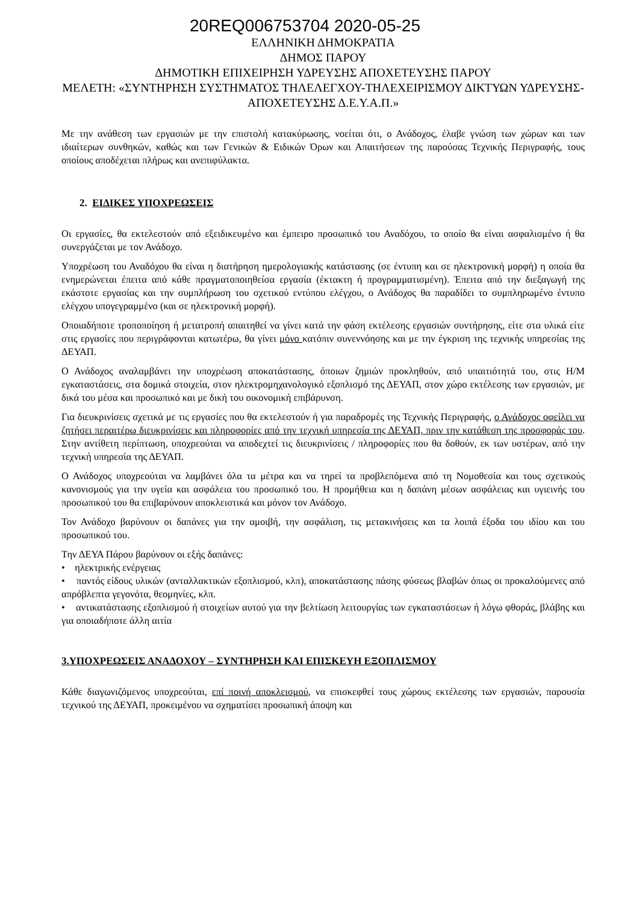20REQ006753704 2020-05-25
ΕΛΛΗΝΙΚΗ ΔΗΜΟΚΡΑΤΙΑ
ΔΗΜΟΣ ΠΑΡΟΥ
ΔΗΜΟΤΙΚΗ ΕΠΙΧΕΙΡΗΣΗ ΥΔΡΕΥΣΗΣ ΑΠΟΧΕΤΕΥΣΗΣ ΠΑΡΟΥ
ΜΕΛΕΤΗ: «ΣΥΝΤΗΡΗΣΗ ΣΥΣΤΗΜΑΤΟΣ ΤΗΛΕΛΕΓΧΟΥ-ΤΗΛΕΧΕΙΡΙΣΜΟΥ ΔΙΚΤΥΩΝ ΥΔΡΕΥΣΗΣ-ΑΠΟΧΕΤΕΥΣΗΣ Δ.Ε.Υ.Α.Π.»
Με την ανάθεση των εργασιών με την επιστολή κατακύρωσης, νοείται ότι, ο Ανάδοχος, έλαβε γνώση των χώρων και των ιδιαίτερων συνθηκών, καθώς και των Γενικών & Ειδικών Όρων και Απαιτήσεων της παρούσας Τεχνικής Περιγραφής, τους οποίους αποδέχεται πλήρως και ανεπιφύλακτα.
2. ΕΙΔΙΚΕΣ ΥΠΟΧΡΕΩΣΕΙΣ
Οι εργασίες, θα εκτελεστούν από εξειδικευμένο και έμπειρο προσωπικό του Αναδόχου, το οποίο θα είναι ασφαλισμένο ή θα συνεργάζεται με τον Ανάδοχο.
Υποχρέωση του Αναδόχου θα είναι η διατήρηση ημερολογιακής κατάστασης (σε έντυπη και σε ηλεκτρονική μορφή) η οποία θα ενημερώνεται έπειτα από κάθε πραγματοποιηθείσα εργασία (έκτακτη ή προγραμματισμένη). Έπειτα από την διεξαγωγή της εκάστοτε εργασίας και την συμπλήρωση του σχετικού εντύπου ελέγχου, ο Ανάδοχος θα παραδίδει το συμπληρωμένο έντυπο ελέγχου υπογεγραμμένο (και σε ηλεκτρονική μορφή).
Οποιαδήποτε τροποποίηση ή μετατροπή απαιτηθεί να γίνει κατά την φάση εκτέλεσης εργασιών συντήρησης, είτε στα υλικά είτε στις εργασίες που περιγράφονται κατωτέρω, θα γίνει μόνο κατόπιν συνεννόησης και με την έγκριση της τεχνικής υπηρεσίας της ΔΕΥΑΠ.
Ο Ανάδοχος αναλαμβάνει την υποχρέωση αποκατάστασης, όποιων ζημιών προκληθούν, από υπαιτιότητά του, στις Η/Μ εγκαταστάσεις, στα δομικά στοιχεία, στον ηλεκτρομηχανολογικό εξοπλισμό της ΔΕΥΑΠ, στον χώρο εκτέλεσης των εργασιών, με δικά του μέσα και προσωπικό και με δική του οικονομική επιβάρυνση.
Για διευκρινίσεις σχετικά με τις εργασίες που θα εκτελεστούν ή για παραδρομές της Τεχνικής Περιγραφής, ο Ανάδοχος οφείλει να ζητήσει περαιτέρω διευκρινίσεις και πληροφορίες από την τεχνική υπηρεσία της ΔΕΥΑΠ, πριν την κατάθεση της προσφοράς του. Στην αντίθετη περίπτωση, υποχρεούται να αποδεχτεί τις διευκρινίσεις / πληροφορίες που θα δοθούν, εκ των υστέρων, από την τεχνική υπηρεσία της ΔΕΥΑΠ.
Ο Ανάδοχος υποχρεούται να λαμβάνει όλα τα μέτρα και να τηρεί τα προβλεπόμενα από τη Νομοθεσία και τους σχετικούς κανονισμούς για την υγεία και ασφάλεια του προσωπικό του. Η προμήθεια και η δαπάνη μέσων ασφάλειας και υγιεινής του προσωπικού του θα επιβαρύνουν αποκλειστικά και μόνον τον Ανάδοχο.
Τον Ανάδοχο βαρύνουν οι δαπάνες για την αμοιβή, την ασφάλιση, τις μετακινήσεις και τα λοιπά έξοδα του ιδίου και του προσωπικού του.
Την ΔΕΥΑ Πάρου βαρύνουν οι εξής δαπάνες:
• ηλεκτρικής ενέργειας
• παντός είδους υλικών (ανταλλακτικών εξοπλισμού, κλπ), αποκατάστασης πάσης φύσεως βλαβών όπως οι προκαλούμενες από απρόβλεπτα γεγονότα, θεομηνίες, κλπ.
• αντικατάστασης εξοπλισμού ή στοιχείων αυτού για την βελτίωση λειτουργίας των εγκαταστάσεων ή λόγω φθοράς, βλάβης και για οποιαδήποτε άλλη αιτία
3.ΥΠΟΧΡΕΩΣΕΙΣ ΑΝΑΔΟΧΟΥ – ΣΥΝΤΗΡΗΣΗ ΚΑΙ ΕΠΙΣΚΕΥΗ ΕΞΟΠΛΙΣΜΟΥ
Κάθε διαγωνιζόμενος υποχρεούται, επί ποινή αποκλεισμού, να επισκεφθεί τους χώρους εκτέλεσης των εργασιών, παρουσία τεχνικού της ΔΕΥΑΠ, προκειμένου να σχηματίσει προσωπική άποψη και